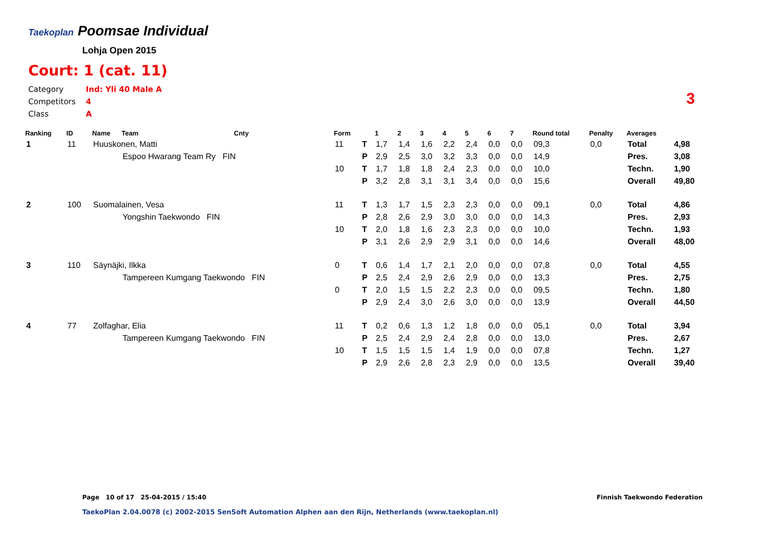Taekoplan Poomsae Individual
Lohja Open 2015
Court: 1 (cat. 11)
Category Ind: Yli 40 Male A
Competitors 4
Class A
3
| Ranking | ID | Name | Team | Cnty | Form | | 1 | 2 | 3 | 4 | 5 | 6 | 7 | Round total | Penalty | Averages | |
| --- | --- | --- | --- | --- | --- | --- | --- | --- | --- | --- | --- | --- | --- | --- | --- | --- | --- |
| 1 | 11 | Huuskonen, Matti | | | 11 | T | 1,7 | 1,4 | 1,6 | 2,2 | 2,4 | 0,0 | 0,0 | 09,3 | 0,0 | Total | 4,98 |
| | | | Espoo Hwarang Team Ry FIN | | | P | 2,9 | 2,5 | 3,0 | 3,2 | 3,3 | 0,0 | 0,0 | 14,9 | | Pres. | 3,08 |
| | | | | | 10 | T | 1,7 | 1,8 | 1,8 | 2,4 | 2,3 | 0,0 | 0,0 | 10,0 | | Techn. | 1,90 |
| | | | | | | P | 3,2 | 2,8 | 3,1 | 3,1 | 3,4 | 0,0 | 0,0 | 15,6 | | Overall | 49,80 |
| 2 | 100 | Suomalainen, Vesa | | | 11 | T | 1,3 | 1,7 | 1,5 | 2,3 | 2,3 | 0,0 | 0,0 | 09,1 | 0,0 | Total | 4,86 |
| | | | Yongshin Taekwondo FIN | | | P | 2,8 | 2,6 | 2,9 | 3,0 | 3,0 | 0,0 | 0,0 | 14,3 | | Pres. | 2,93 |
| | | | | | 10 | T | 2,0 | 1,8 | 1,6 | 2,3 | 2,3 | 0,0 | 0,0 | 10,0 | | Techn. | 1,93 |
| | | | | | | P | 3,1 | 2,6 | 2,9 | 2,9 | 3,1 | 0,0 | 0,0 | 14,6 | | Overall | 48,00 |
| 3 | 110 | Säynäjki, Ilkka | | | 0 | T | 0,6 | 1,4 | 1,7 | 2,1 | 2,0 | 0,0 | 0,0 | 07,8 | 0,0 | Total | 4,55 |
| | | | Tampereen Kumgang Taekwondo FIN | | | P | 2,5 | 2,4 | 2,9 | 2,6 | 2,9 | 0,0 | 0,0 | 13,3 | | Pres. | 2,75 |
| | | | | | 0 | T | 2,0 | 1,5 | 1,5 | 2,2 | 2,3 | 0,0 | 0,0 | 09,5 | | Techn. | 1,80 |
| | | | | | | P | 2,9 | 2,4 | 3,0 | 2,6 | 3,0 | 0,0 | 0,0 | 13,9 | | Overall | 44,50 |
| 4 | 77 | Zolfaghar, Elia | | | 11 | T | 0,2 | 0,6 | 1,3 | 1,2 | 1,8 | 0,0 | 0,0 | 05,1 | 0,0 | Total | 3,94 |
| | | | Tampereen Kumgang Taekwondo FIN | | | P | 2,5 | 2,4 | 2,9 | 2,4 | 2,8 | 0,0 | 0,0 | 13,0 | | Pres. | 2,67 |
| | | | | | 10 | T | 1,5 | 1,5 | 1,5 | 1,4 | 1,9 | 0,0 | 0,0 | 07,8 | | Techn. | 1,27 |
| | | | | | | P | 2,9 | 2,6 | 2,8 | 2,3 | 2,9 | 0,0 | 0,0 | 13,5 | | Overall | 39,40 |
Page 10 of 17 25-04-2015 / 15:40
Finnish Taekwondo Federation
TaekoPlan 2.04.0078 (c) 2002-2015 SenSoft Automation Alphen aan den Rijn, Netherlands (www.taekoplan.nl)